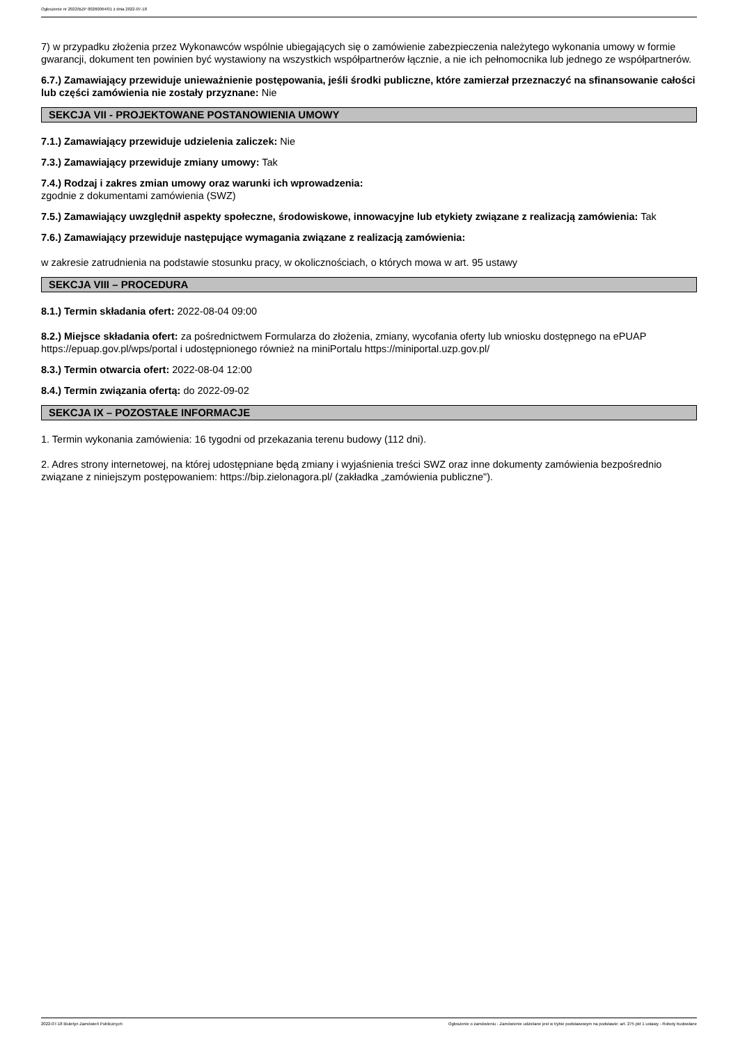Ogłoszenie nr 2022/BZP 00260064/01 z dnia 2022-07-18
7) w przypadku złożenia przez Wykonawców wspólnie ubiegających się o zamówienie zabezpieczenia należytego wykonania umowy w formie gwarancji, dokument ten powinien być wystawiony na wszystkich współpartnerów łącznie, a nie ich pełnomocnika lub jednego ze współpartnerów.
6.7.) Zamawiający przewiduje unieważnienie postępowania, jeśli środki publiczne, które zamierzał przeznaczyć na sfinansowanie całości lub części zamówienia nie zostały przyznane: Nie
SEKCJA VII - PROJEKTOWANE POSTANOWIENIA UMOWY
7.1.) Zamawiający przewiduje udzielenia zaliczek: Nie
7.3.) Zamawiający przewiduje zmiany umowy: Tak
7.4.) Rodzaj i zakres zmian umowy oraz warunki ich wprowadzenia:
zgodnie z dokumentami zamówienia (SWZ)
7.5.) Zamawiający uwzględnił aspekty społeczne, środowiskowe, innowacyjne lub etykiety związane z realizacją zamówienia: Tak
7.6.) Zamawiający przewiduje następujące wymagania związane z realizacją zamówienia:
w zakresie zatrudnienia na podstawie stosunku pracy, w okolicznościach, o których mowa w art. 95 ustawy
SEKCJA VIII – PROCEDURA
8.1.) Termin składania ofert: 2022-08-04 09:00
8.2.) Miejsce składania ofert: za pośrednictwem Formularza do złożenia, zmiany, wycofania oferty lub wniosku dostępnego na ePUAP https://epuap.gov.pl/wps/portal i udostępnionego również na miniPortalu https://miniportal.uzp.gov.pl/
8.3.) Termin otwarcia ofert: 2022-08-04 12:00
8.4.) Termin związania ofertą: do 2022-09-02
SEKCJA IX – POZOSTAŁE INFORMACJE
1. Termin wykonania zamówienia: 16 tygodni od przekazania terenu budowy (112 dni).
2. Adres strony internetowej, na której udostępniane będą zmiany i wyjaśnienia treści SWZ oraz inne dokumenty zamówienia bezpośrednio związane z niniejszym postępowaniem: https://bip.zielonagora.pl/ (zakładka „zamówienia publiczne").
2022-07-18 Biuletyn Zamówień Publicznych Ogłoszenie o zamówieniu - Zamówienie udzielane jest w trybie podstawowym na podstawie: art. 275 pkt 1 ustawy - Roboty budowlane